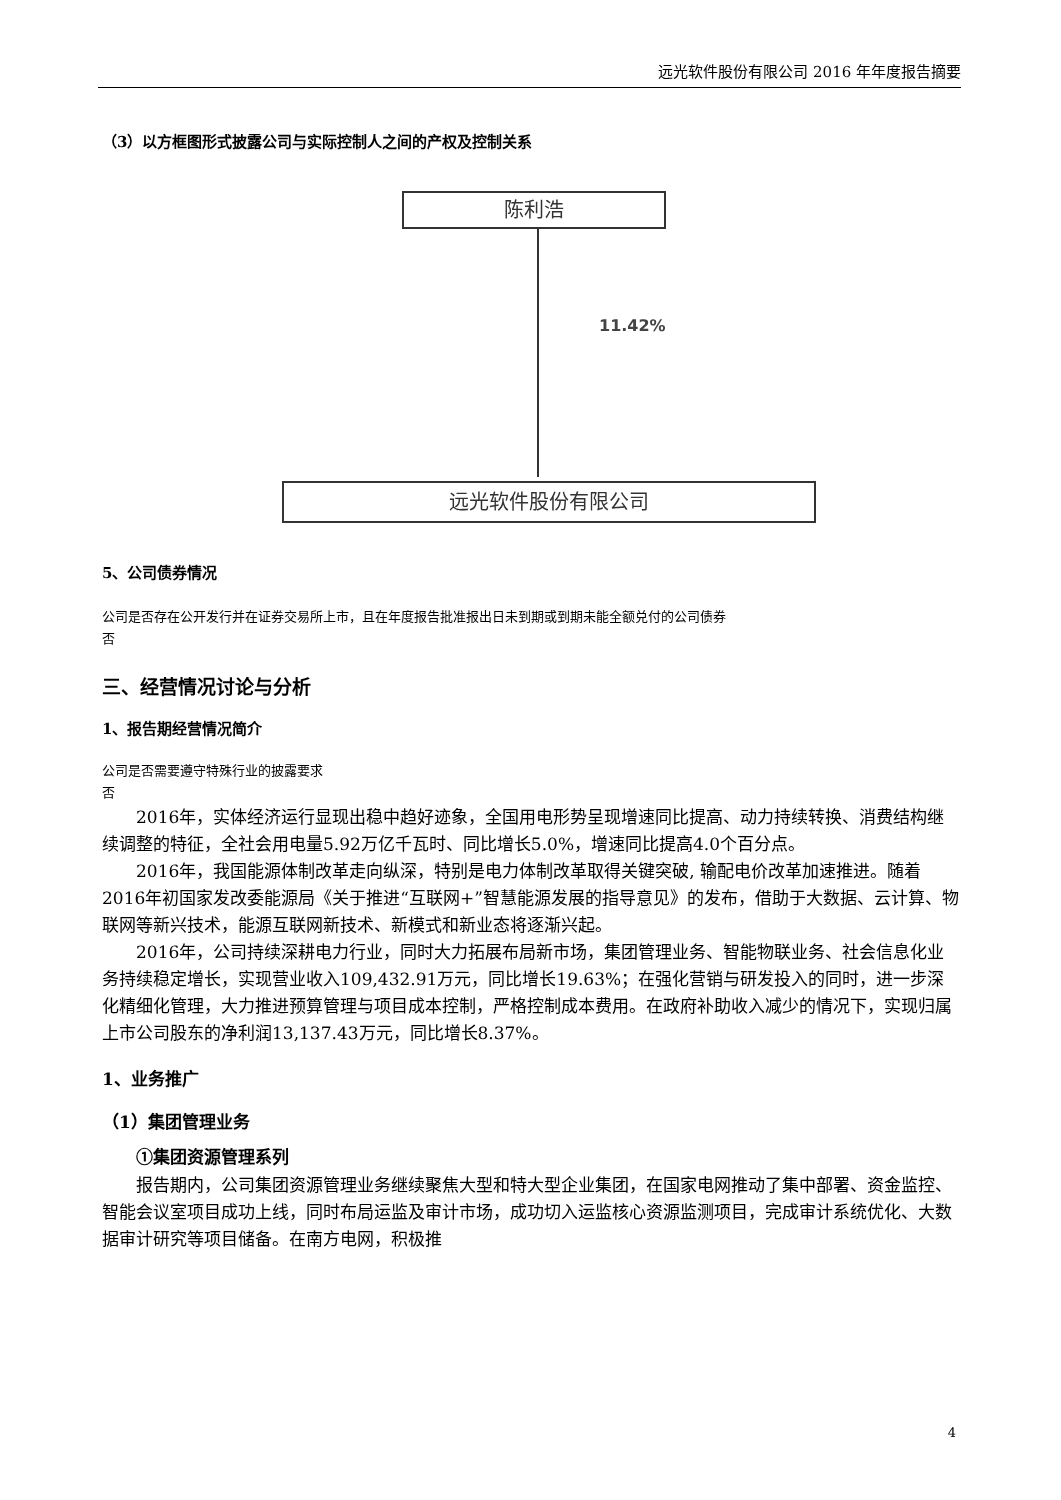远光软件股份有限公司 2016 年年度报告摘要
（3）以方框图形式披露公司与实际控制人之间的产权及控制关系
陈利浩
11.42%
远光软件股份有限公司
5、公司债券情况
公司是否存在公开发行并在证券交易所上市，且在年度报告批准报出日未到期或到期未能全额兑付的公司债券
否
三、经营情况讨论与分析
1、报告期经营情况简介
公司是否需要遵守特殊行业的披露要求
否
2016年，实体经济运行显现出稳中趋好迹象，全国用电形势呈现增速同比提高、动力持续转换、消费结构继续调整的特征，全社会用电量5.92万亿千瓦时、同比增长5.0%，增速同比提高4.0个百分点。
2016年，我国能源体制改革走向纵深，特别是电力体制改革取得关键突破, 输配电价改革加速推进。随着2016年初国家发改委能源局《关于推进“互联网+”智慧能源发展的指导意见》的发布，借助于大数据、云计算、物联网等新兴技术，能源互联网新技术、新模式和新业态将逐渐兴起。
2016年，公司持续深耕电力行业，同时大力拓展布局新市场，集团管理业务、智能物联业务、社会信息化业务持续稳定增长，实现营业收入109,432.91万元，同比增长19.63%；在强化营销与研发投入的同时，进一步深化精细化管理，大力推进预算管理与项目成本控制，严格控制成本费用。在政府补助收入减少的情况下，实现归属上市公司股东的净利润13,137.43万元，同比增长8.37%。
1、业务推广
（1）集团管理业务
①集团资源管理系列
报告期内，公司集团资源管理业务继续聚焦大型和特大型企业集团，在国家电网推动了集中部署、资金监控、智能会议室项目成功上线，同时布局运监及审计市场，成功切入运监核心资源监测项目，完成审计系统优化、大数据审计研究等项目储备。在南方电网，积极推
4